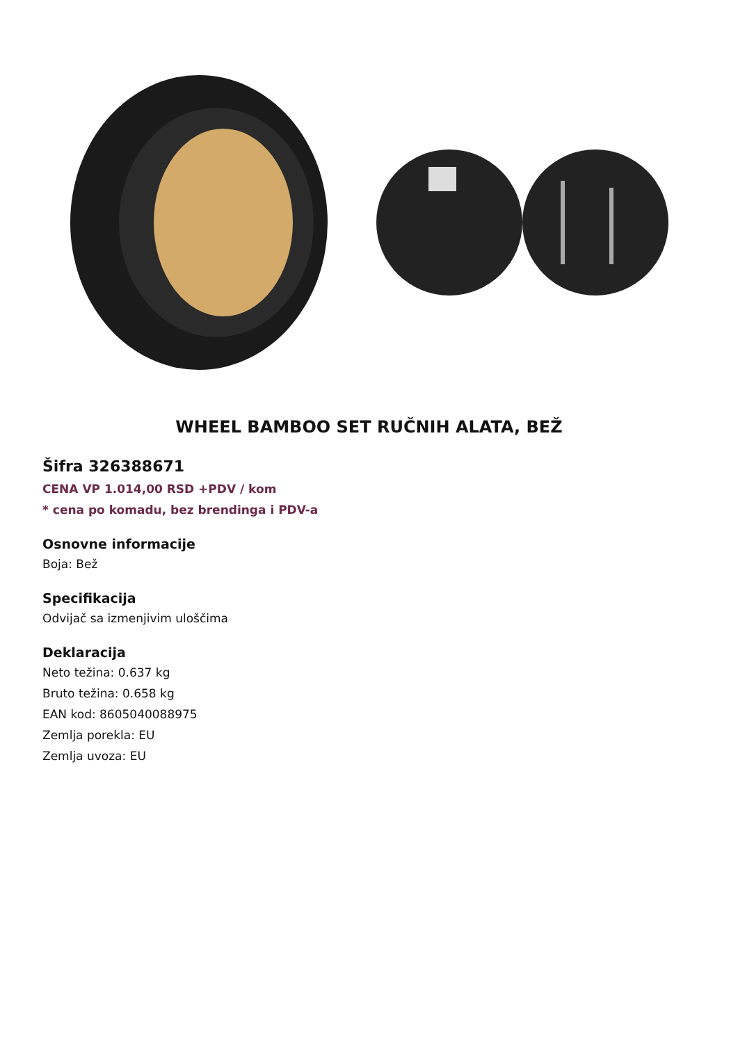WHEEL BAMBOO SET RUČNIH ALATA, BEŽ
Šifra 326388671
CENA VP 1.014,00 RSD +PDV / kom
* cena po komadu, bez brendinga i PDV-a
Osnovne informacije
Boja: Bež
Specifikacija
Odvijač sa izmenjivim uloščima
Deklaracija
Neto težina: 0.637 kg
Bruto težina: 0.658 kg
EAN kod: 8605040088975
Zemlja porekla: EU
Zemlja uvoza: EU